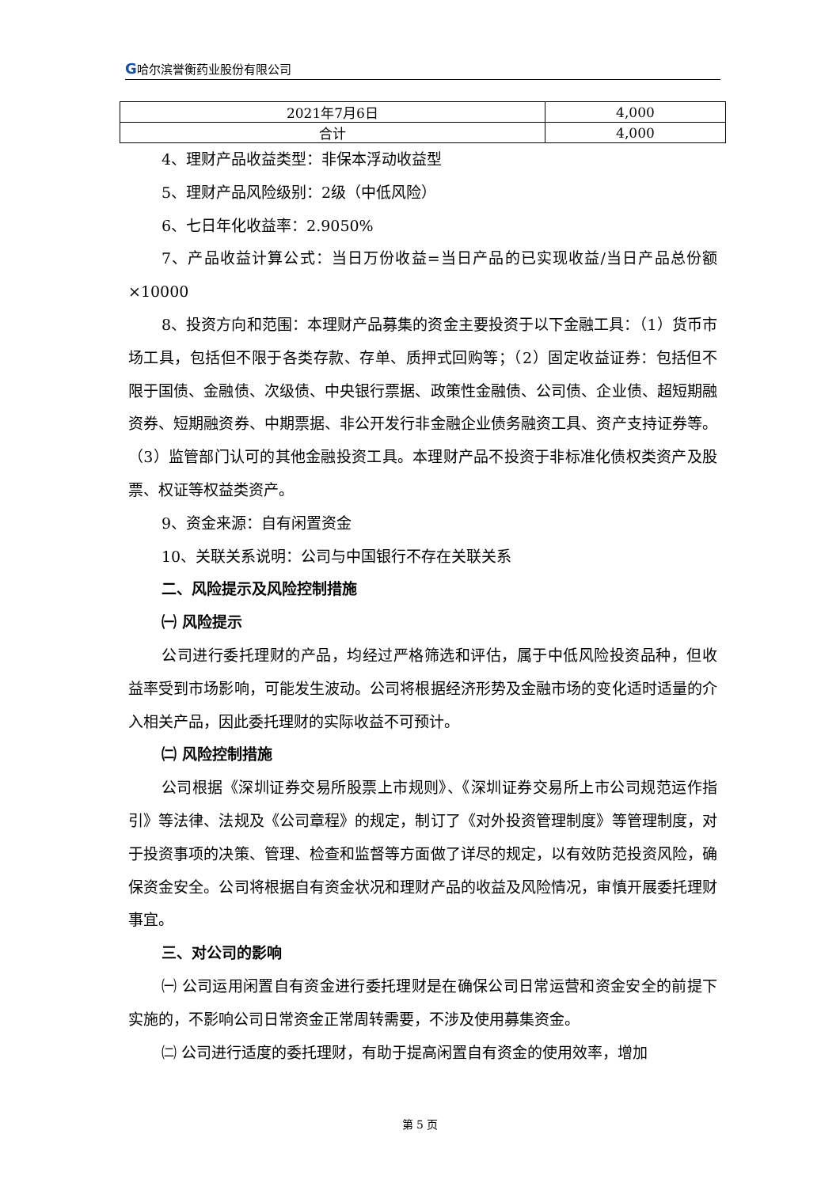G哈尔滨誉衡药业股份有限公司
| 2021年7月6日 | 4,000 |
| 合计 | 4,000 |
4、理财产品收益类型：非保本浮动收益型
5、理财产品风险级别：2级（中低风险）
6、七日年化收益率：2.9050%
7、产品收益计算公式：当日万份收益=当日产品的已实现收益/当日产品总份额×10000
8、投资方向和范围：本理财产品募集的资金主要投资于以下金融工具：（1）货币市场工具，包括但不限于各类存款、存单、质押式回购等；（2）固定收益证券：包括但不限于国债、金融债、次级债、中央银行票据、政策性金融债、公司债、企业债、超短期融资券、短期融资券、中期票据、非公开发行非金融企业债务融资工具、资产支持证券等。（3）监管部门认可的其他金融投资工具。本理财产品不投资于非标准化债权类资产及股票、权证等权益类资产。
9、资金来源：自有闲置资金
10、关联关系说明：公司与中国银行不存在关联关系
二、风险提示及风险控制措施
㈠ 风险提示
公司进行委托理财的产品，均经过严格筛选和评估，属于中低风险投资品种，但收益率受到市场影响，可能发生波动。公司将根据经济形势及金融市场的变化适时适量的介入相关产品，因此委托理财的实际收益不可预计。
㈡ 风险控制措施
公司根据《深圳证券交易所股票上市规则》、《深圳证券交易所上市公司规范运作指引》等法律、法规及《公司章程》的规定，制订了《对外投资管理制度》等管理制度，对于投资事项的决策、管理、检查和监督等方面做了详尽的规定，以有效防范投资风险，确保资金安全。公司将根据自有资金状况和理财产品的收益及风险情况，审慎开展委托理财事宜。
三、对公司的影响
㈠ 公司运用闲置自有资金进行委托理财是在确保公司日常运营和资金安全的前提下实施的，不影响公司日常资金正常周转需要，不涉及使用募集资金。
㈡ 公司进行适度的委托理财，有助于提高闲置自有资金的使用效率，增加
第 5 页